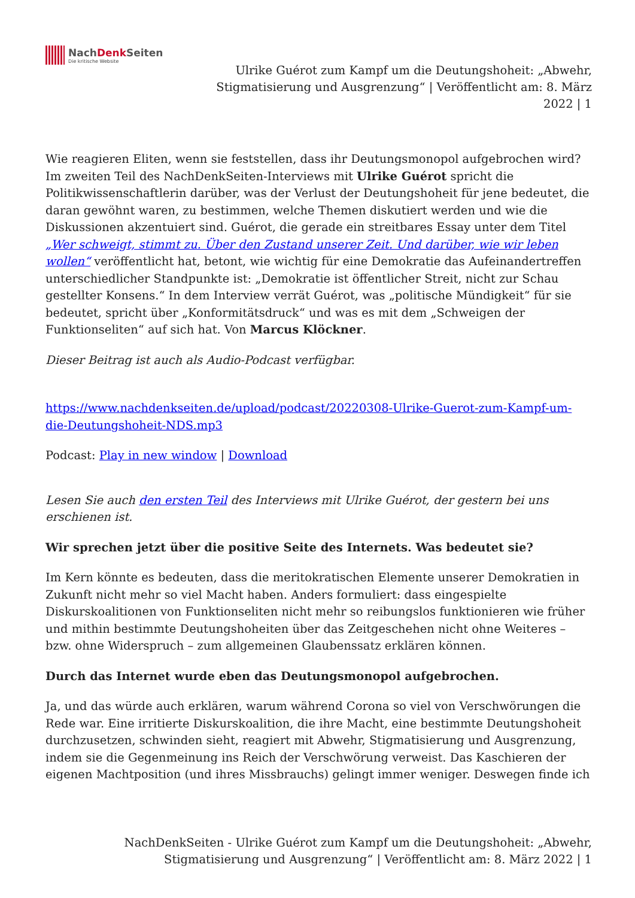NachDenk Seiten
Die kritische Website
Ulrike Guérot zum Kampf um die Deutungshoheit: „Abwehr, Stigmatisierung und Ausgrenzung“ | Veröffentlicht am: 8. März 2022 | 1
Wie reagieren Eliten, wenn sie feststellen, dass ihr Deutungsmonopol aufgebrochen wird? Im zweiten Teil des NachDenkSeiten-Interviews mit Ulrike Guérot spricht die Politikwissenschaftlerin darüber, was der Verlust der Deutungshoheit für jene bedeutet, die daran gewöhnt waren, zu bestimmen, welche Themen diskutiert werden und wie die Diskussionen akzentuiert sind. Guérot, die gerade ein streitbares Essay unter dem Titel „Wer schweigt, stimmt zu. Über den Zustand unserer Zeit. Und darüber, wie wir leben wollen“ veröffentlicht hat, betont, wie wichtig für eine Demokratie das Aufeinandertreffen unterschiedlicher Standpunkte ist: „Demokratie ist öffentlicher Streit, nicht zur Schau gestellter Konsens.“ In dem Interview verrät Guérot, was „politische Mündigkeit“ für sie bedeutet, spricht über „Konformitätsdruck“ und was es mit dem „Schweigen der Funktionseliten“ auf sich hat. Von Marcus Klöckner.
Dieser Beitrag ist auch als Audio-Podcast verfügbar.
https://www.nachdenkseiten.de/upload/podcast/20220308-Ulrike-Guerot-zum-Kampf-um-die-Deutungshoheit-NDS.mp3
Podcast: Play in new window | Download
Lesen Sie auch den ersten Teil des Interviews mit Ulrike Guérot, der gestern bei uns erschienen ist.
Wir sprechen jetzt über die positive Seite des Internets. Was bedeutet sie?
Im Kern könnte es bedeuten, dass die meritokratischen Elemente unserer Demokratien in Zukunft nicht mehr so viel Macht haben. Anders formuliert: dass eingespielte Diskurskoalitionen von Funktionseliten nicht mehr so reibungslos funktionieren wie früher und mithin bestimmte Deutungshoheiten über das Zeitgeschehen nicht ohne Weiteres – bzw. ohne Widerspruch – zum allgemeinen Glaubenssatz erklären können.
Durch das Internet wurde eben das Deutungsmonopol aufgebrochen.
Ja, und das würde auch erklären, warum während Corona so viel von Verschwörungen die Rede war. Eine irritierte Diskurskoalition, die ihre Macht, eine bestimmte Deutungshoheit durchzusetzen, schwinden sieht, reagiert mit Abwehr, Stigmatisierung und Ausgrenzung, indem sie die Gegenmeinung ins Reich der Verschwörung verweist. Das Kaschieren der eigenen Machtposition (und ihres Missbrauchs) gelingt immer weniger. Deswegen finde ich
NachDenkSeiten - Ulrike Guérot zum Kampf um die Deutungshoheit: „Abwehr, Stigmatisierung und Ausgrenzung“ | Veröffentlicht am: 8. März 2022 | 1